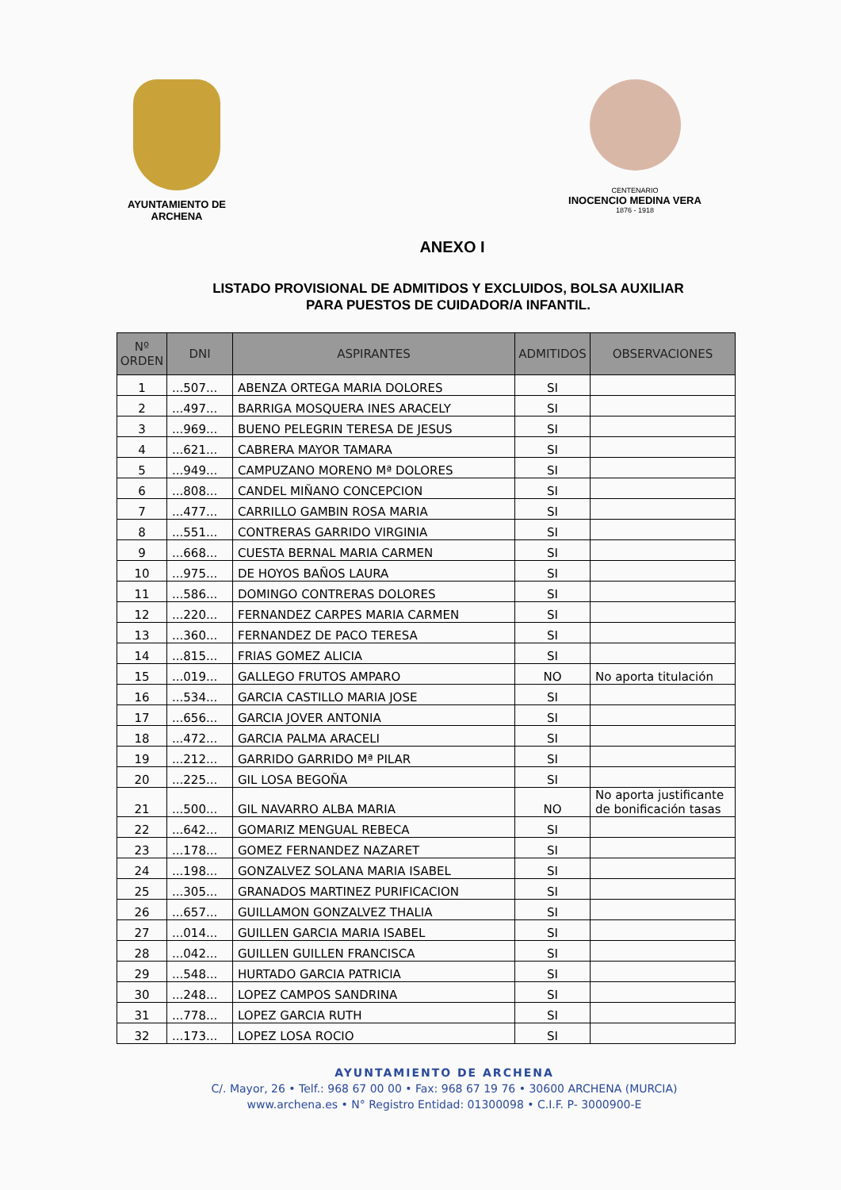AYUNTAMIENTO DE ARCHENA
CENTENARIO
INOCENCIO MEDINA VERA
1876 - 1918
ANEXO I
LISTADO PROVISIONAL DE ADMITIDOS Y EXCLUIDOS, BOLSA AUXILIAR
PARA PUESTOS DE CUIDADOR/A INFANTIL.
| Nº ORDEN | DNI | ASPIRANTES | ADMITIDOS | OBSERVACIONES |
| --- | --- | --- | --- | --- |
| 1 | ...507... | ABENZA ORTEGA MARIA DOLORES | SI | |
| 2 | ...497... | BARRIGA MOSQUERA INES ARACELY | SI | |
| 3 | ...969... | BUENO PELEGRIN TERESA DE JESUS | SI | |
| 4 | ...621... | CABRERA MAYOR TAMARA | SI | |
| 5 | ...949... | CAMPUZANO MORENO Mª DOLORES | SI | |
| 6 | ...808... | CANDEL MIÑANO CONCEPCION | SI | |
| 7 | ...477... | CARRILLO GAMBIN ROSA MARIA | SI | |
| 8 | ...551... | CONTRERAS GARRIDO VIRGINIA | SI | |
| 9 | ...668... | CUESTA BERNAL MARIA CARMEN | SI | |
| 10 | ...975... | DE HOYOS BAÑOS LAURA | SI | |
| 11 | ...586... | DOMINGO CONTRERAS DOLORES | SI | |
| 12 | ...220... | FERNANDEZ CARPES MARIA CARMEN | SI | |
| 13 | ...360... | FERNANDEZ DE PACO TERESA | SI | |
| 14 | ...815... | FRIAS GOMEZ ALICIA | SI | |
| 15 | ...019... | GALLEGO FRUTOS AMPARO | NO | No aporta titulación |
| 16 | ...534... | GARCIA CASTILLO MARIA JOSE | SI | |
| 17 | ...656... | GARCIA JOVER ANTONIA | SI | |
| 18 | ...472... | GARCIA PALMA ARACELI | SI | |
| 19 | ...212... | GARRIDO GARRIDO Mª PILAR | SI | |
| 20 | ...225... | GIL LOSA BEGOÑA | SI | |
| 21 | ...500... | GIL NAVARRO ALBA MARIA | NO | No aporta justificante de bonificación tasas |
| 22 | ...642... | GOMARIZ MENGUAL REBECA | SI | |
| 23 | ...178... | GOMEZ FERNANDEZ NAZARET | SI | |
| 24 | ...198... | GONZALVEZ SOLANA MARIA ISABEL | SI | |
| 25 | ...305... | GRANADOS MARTINEZ PURIFICACION | SI | |
| 26 | ...657... | GUILLAMON GONZALVEZ THALIA | SI | |
| 27 | ...014... | GUILLEN GARCIA MARIA ISABEL | SI | |
| 28 | ...042... | GUILLEN GUILLEN FRANCISCA | SI | |
| 29 | ...548... | HURTADO GARCIA PATRICIA | SI | |
| 30 | ...248... | LOPEZ CAMPOS SANDRINA | SI | |
| 31 | ...778... | LOPEZ GARCIA RUTH | SI | |
| 32 | ...173... | LOPEZ LOSA ROCIO | SI | |
AYUNTAMIENTO DE ARCHENA
C/. Mayor, 26 • Telf.: 968 67 00 00 • Fax: 968 67 19 76 • 30600 ARCHENA (MURCIA)
www.archena.es • N° Registro Entidad: 01300098 • C.I.F. P- 3000900-E